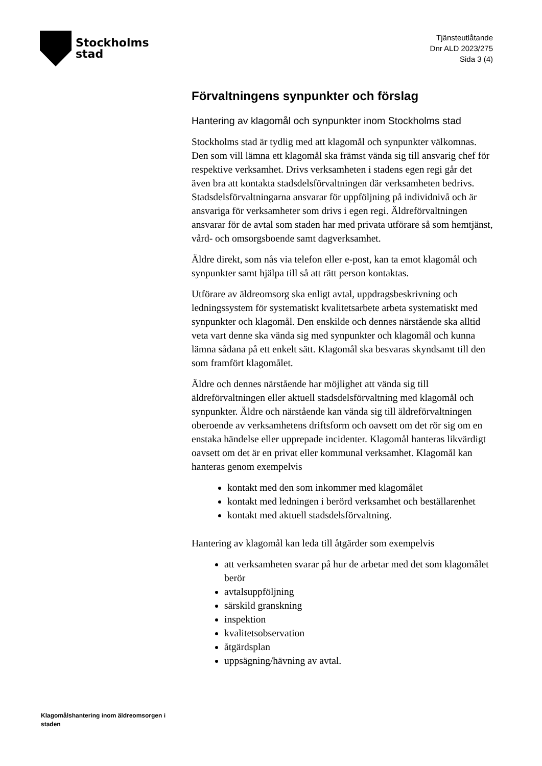Stockholms
stad
Tjänsteutlåtande
Dnr ALD 2023/275
Sida 3 (4)
Förvaltningens synpunkter och förslag
Hantering av klagomål och synpunkter inom Stockholms stad
Stockholms stad är tydlig med att klagomål och synpunkter välkomnas. Den som vill lämna ett klagomål ska främst vända sig till ansvarig chef för respektive verksamhet. Drivs verksamheten i stadens egen regi går det även bra att kontakta stadsdelsförvaltningen där verksamheten bedrivs. Stadsdelsförvaltningarna ansvarar för uppföljning på individnivå och är ansvariga för verksamheter som drivs i egen regi. Äldreförvaltningen ansvarar för de avtal som staden har med privata utförare så som hemtjänst, vård- och omsorgsboende samt dagverksamhet.
Äldre direkt, som nås via telefon eller e-post, kan ta emot klagomål och synpunkter samt hjälpa till så att rätt person kontaktas.
Utförare av äldreomsorg ska enligt avtal, uppdragsbeskrivning och ledningssystem för systematiskt kvalitetsarbete arbeta systematiskt med synpunkter och klagomål. Den enskilde och dennes närstående ska alltid veta vart denne ska vända sig med synpunkter och klagomål och kunna lämna sådana på ett enkelt sätt. Klagomål ska besvaras skyndsamt till den som framfört klagomålet.
Äldre och dennes närstående har möjlighet att vända sig till äldreförvaltningen eller aktuell stadsdelsförvaltning med klagomål och synpunkter. Äldre och närstående kan vända sig till äldreförvaltningen oberoende av verksamhetens driftsform och oavsett om det rör sig om en enstaka händelse eller upprepade incidenter. Klagomål hanteras likvärdigt oavsett om det är en privat eller kommunal verksamhet. Klagomål kan hanteras genom exempelvis
kontakt med den som inkommer med klagomålet
kontakt med ledningen i berörd verksamhet och beställarenhet
kontakt med aktuell stadsdelsförvaltning.
Hantering av klagomål kan leda till åtgärder som exempelvis
att verksamheten svarar på hur de arbetar med det som klagomålet berör
avtalsuppföljning
särskild granskning
inspektion
kvalitetsobservation
åtgärdsplan
uppsägning/hävning av avtal.
Klagomålshantering inom äldreomsorgen i staden